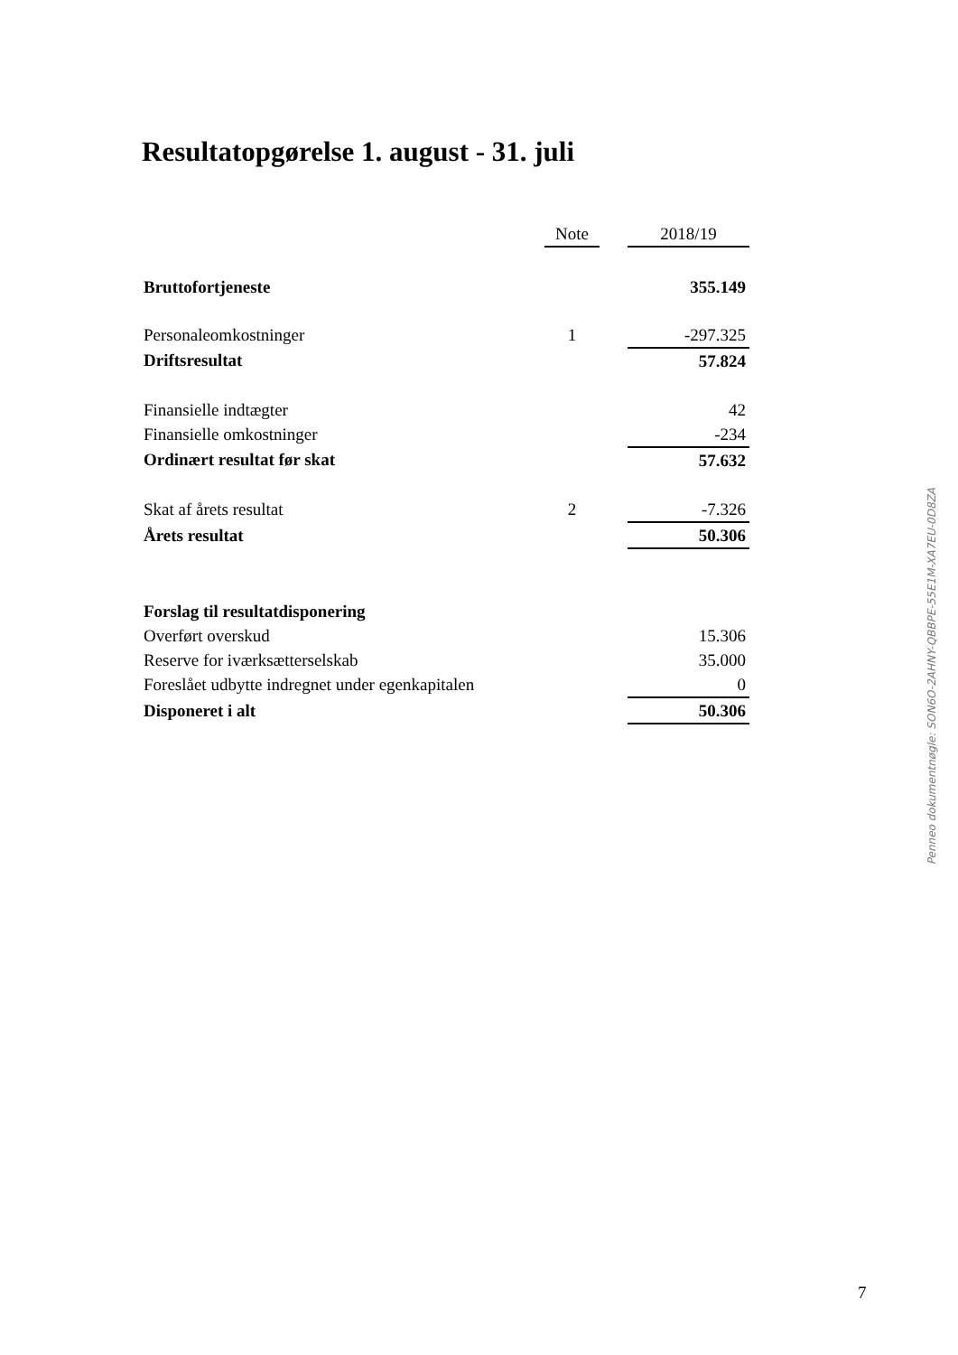Resultatopgørelse 1. august - 31. juli
| | Note | | 2018/19 |
| Bruttofortjeneste | | | 355.149 |
| Personaleomkostninger | 1 | | -297.325 |
| Driftsresultat | | | 57.824 |
| Finansielle indtægter | | | 42 |
| Finansielle omkostninger | | | -234 |
| Ordinært resultat før skat | | | 57.632 |
| Skat af årets resultat | 2 | | -7.326 |
| Årets resultat | | | 50.306 |
| Forslag til resultatdisponering | | | |
| Overført overskud | | | 15.306 |
| Reserve for iværksætterselskab | | | 35.000 |
| Foreslået udbytte indregnet under egenkapitalen | | | 0 |
| Disponeret i alt | | | 50.306 |
Penneo dokumentnøgle: SON6O-2AHNY-QBBPE-55E1M-XA7EU-0D8ZA
7